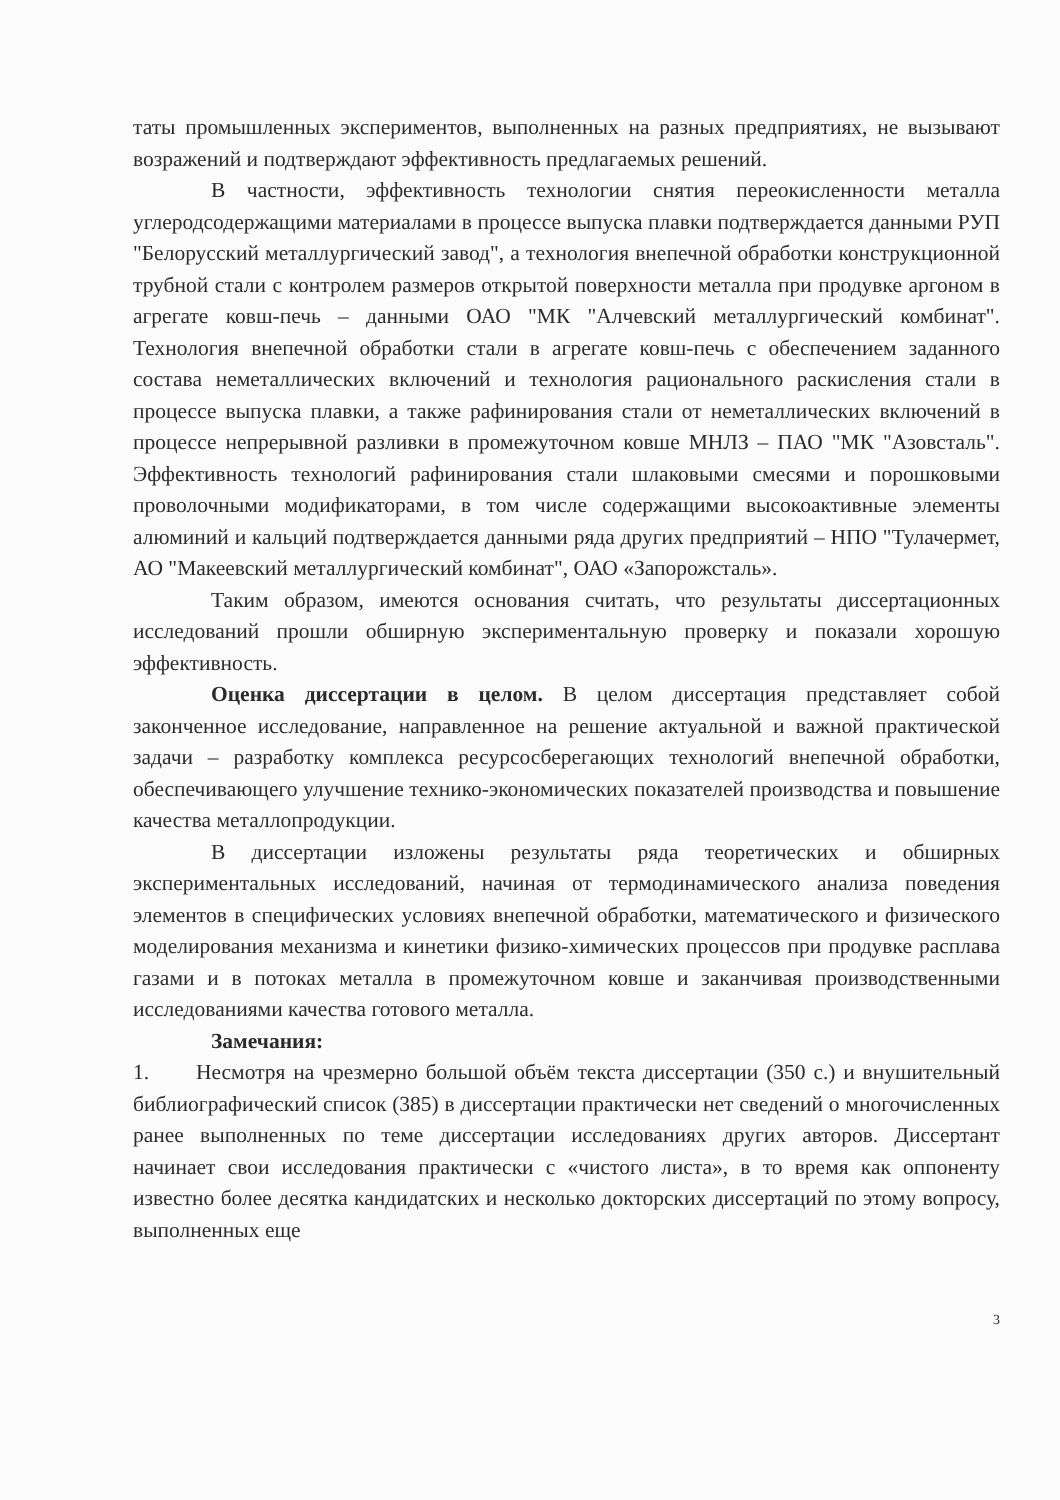таты промышленных экспериментов, выполненных на разных предприятиях, не вызывают возражений и подтверждают эффективность предлагаемых решений.
В частности, эффективность технологии снятия переокисленности металла углеродсодержащими материалами в процессе выпуска плавки подтверждается данными РУП "Белорусский металлургический завод", а технология внепечной обработки конструкционной трубной стали с контролем размеров открытой поверхности металла при продувке аргоном в агрегате ковш-печь – данными ОАО "МК "Алчевский металлургический комбинат". Технология внепечной обработки стали в агрегате ковш-печь с обеспечением заданного состава неметаллических включений и технология рационального раскисления стали в процессе выпуска плавки, а также рафинирования стали от неметаллических включений в процессе непрерывной разливки в промежуточном ковше МНЛЗ – ПАО "МК "Азовсталь". Эффективность технологий рафинирования стали шлаковыми смесями и порошковыми проволочными модификаторами, в том числе содержащими высокоактивные элементы алюминий и кальций подтверждается данными ряда других предприятий – НПО "Тулачермет, АО "Макеевский металлургический комбинат", ОАО «Запорожсталь».
Таким образом, имеются основания считать, что результаты диссертационных исследований прошли обширную экспериментальную проверку и показали хорошую эффективность.
Оценка диссертации в целом. В целом диссертация представляет собой законченное исследование, направленное на решение актуальной и важной практической задачи – разработку комплекса ресурсосберегающих технологий внепечной обработки, обеспечивающего улучшение технико-экономических показателей производства и повышение качества металлопродукции.
В диссертации изложены результаты ряда теоретических и обширных экспериментальных исследований, начиная от термодинамического анализа поведения элементов в специфических условиях внепечной обработки, математического и физического моделирования механизма и кинетики физико-химических процессов при продувке расплава газами и в потоках металла в промежуточном ковше и заканчивая производственными исследованиями качества готового металла.
Замечания:
1. Несмотря на чрезмерно большой объём текста диссертации (350 с.) и внушительный библиографический список (385) в диссертации практически нет сведений о многочисленных ранее выполненных по теме диссертации исследованиях других авторов. Диссертант начинает свои исследования практически с «чистого листа», в то время как оппоненту известно более десятка кандидатских и несколько докторских диссертаций по этому вопросу, выполненных еще
3